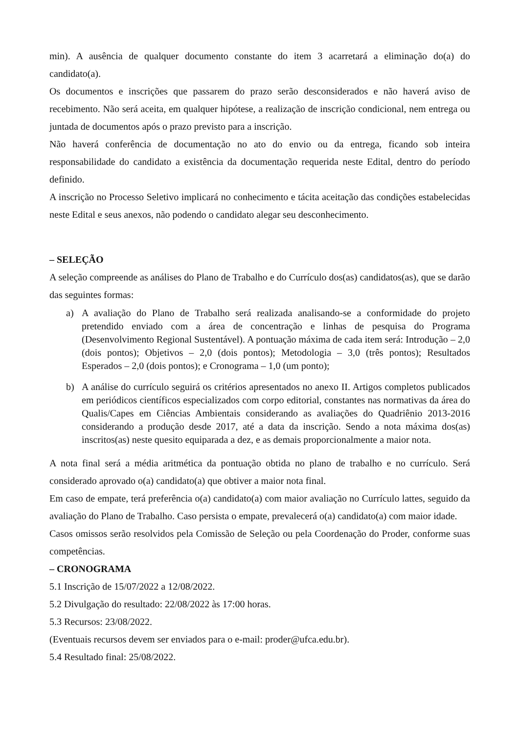min). A ausência de qualquer documento constante do item 3 acarretará a eliminação do(a) do candidato(a).
Os documentos e inscrições que passarem do prazo serão desconsiderados e não haverá aviso de recebimento. Não será aceita, em qualquer hipótese, a realização de inscrição condicional, nem entrega ou juntada de documentos após o prazo previsto para a inscrição.
Não haverá conferência de documentação no ato do envio ou da entrega, ficando sob inteira responsabilidade do candidato a existência da documentação requerida neste Edital, dentro do período definido.
A inscrição no Processo Seletivo implicará no conhecimento e tácita aceitação das condições estabelecidas neste Edital e seus anexos, não podendo o candidato alegar seu desconhecimento.
– SELEÇÃO
A seleção compreende as análises do Plano de Trabalho e do Currículo dos(as) candidatos(as), que se darão das seguintes formas:
a) A avaliação do Plano de Trabalho será realizada analisando-se a conformidade do projeto pretendido enviado com a área de concentração e linhas de pesquisa do Programa (Desenvolvimento Regional Sustentável). A pontuação máxima de cada item será: Introdução – 2,0 (dois pontos); Objetivos – 2,0 (dois pontos); Metodologia – 3,0 (três pontos); Resultados Esperados – 2,0 (dois pontos); e Cronograma – 1,0 (um ponto);
b) A análise do currículo seguirá os critérios apresentados no anexo II. Artigos completos publicados em periódicos científicos especializados com corpo editorial, constantes nas normativas da área do Qualis/Capes em Ciências Ambientais considerando as avaliações do Quadriênio 2013-2016 considerando a produção desde 2017, até a data da inscrição. Sendo a nota máxima dos(as) inscritos(as) neste quesito equiparada a dez, e as demais proporcionalmente a maior nota.
A nota final será a média aritmética da pontuação obtida no plano de trabalho e no currículo. Será considerado aprovado o(a) candidato(a) que obtiver a maior nota final.
Em caso de empate, terá preferência o(a) candidato(a) com maior avaliação no Currículo lattes, seguido da avaliação do Plano de Trabalho. Caso persista o empate, prevalecerá o(a) candidato(a) com maior idade.
Casos omissos serão resolvidos pela Comissão de Seleção ou pela Coordenação do Proder, conforme suas competências.
– CRONOGRAMA
5.1 Inscrição de 15/07/2022 a 12/08/2022.
5.2 Divulgação do resultado: 22/08/2022 às 17:00 horas.
5.3 Recursos: 23/08/2022.
(Eventuais recursos devem ser enviados para o e-mail: proder@ufca.edu.br).
5.4 Resultado final: 25/08/2022.